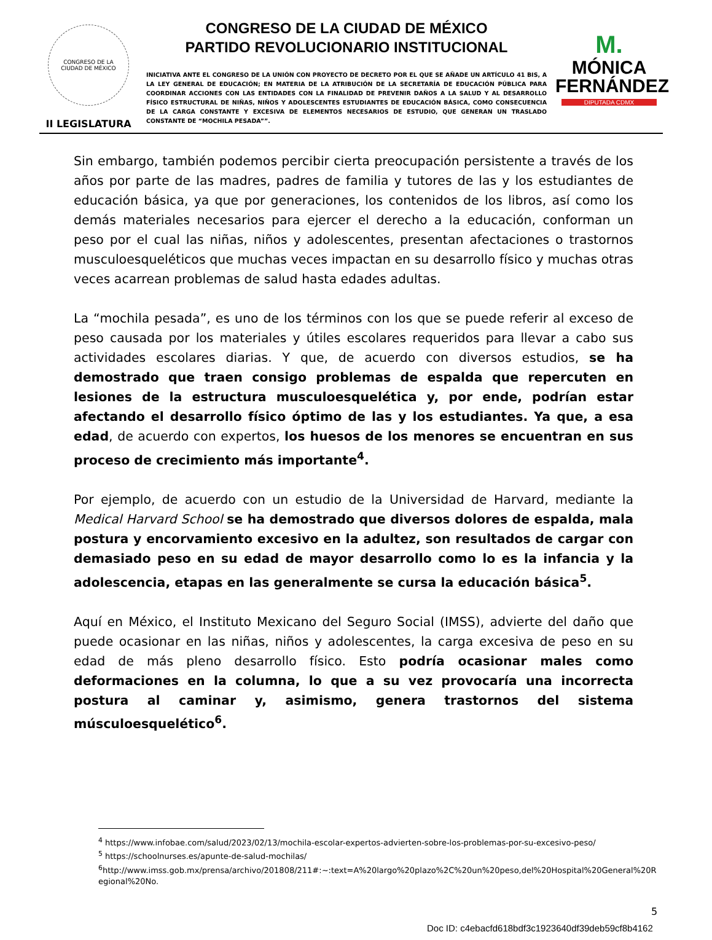CONGRESO DE LA
CIUDAD DE MÉXICO
II LEGISLATURA
CONGRESO DE LA CIUDAD DE MÉXICO
PARTIDO REVOLUCIONARIO INSTITUCIONAL
INICIATIVA ANTE EL CONGRESO DE LA UNIÓN CON PROYECTO DE DECRETO POR EL QUE SE AÑADE UN ARTÍCULO 41 BIS, A LA LEY GENERAL DE EDUCACIÓN; EN MATERIA DE LA ATRIBUCIÓN DE LA SECRETARÍA DE EDUCACIÓN PÚBLICA PARA COORDINAR ACCIONES CON LAS ENTIDADES CON LA FINALIDAD DE PREVENIR DAÑOS A LA SALUD Y AL DESARROLLO FÍSICO ESTRUCTURAL DE NIÑAS, NIÑOS Y ADOLESCENTES ESTUDIANTES DE EDUCACIÓN BÁSICA, COMO CONSECUENCIA DE LA CARGA CONSTANTE Y EXCESIVA DE ELEMENTOS NECESARIOS DE ESTUDIO, QUE GENERAN UN TRASLADO CONSTANTE DE “MOCHILA PESADA””.
M.
MÓNICA
FERNÁNDEZ
DIPUTADA CDMX
Sin embargo, también podemos percibir cierta preocupación persistente a través de los años por parte de las madres, padres de familia y tutores de las y los estudiantes de educación básica, ya que por generaciones, los contenidos de los libros, así como los demás materiales necesarios para ejercer el derecho a la educación, conforman un peso por el cual las niñas, niños y adolescentes, presentan afectaciones o trastornos musculoesqueléticos que muchas veces impactan en su desarrollo físico y muchas otras veces acarrean problemas de salud hasta edades adultas.
La “mochila pesada”, es uno de los términos con los que se puede referir al exceso de peso causada por los materiales y útiles escolares requeridos para llevar a cabo sus actividades escolares diarias. Y que, de acuerdo con diversos estudios, se ha demostrado que traen consigo problemas de espalda que repercuten en lesiones de la estructura musculoesquelética y, por ende, podrían estar afectando el desarrollo físico óptimo de las y los estudiantes. Ya que, a esa edad, de acuerdo con expertos, los huesos de los menores se encuentran en sus proceso de crecimiento más importante<sup>4</sup>.
Por ejemplo, de acuerdo con un estudio de la Universidad de Harvard, mediante la Medical Harvard School se ha demostrado que diversos dolores de espalda, mala postura y encorvamiento excesivo en la adultez, son resultados de cargar con demasiado peso en su edad de mayor desarrollo como lo es la infancia y la adolescencia, etapas en las generalmente se cursa la educación básica<sup>5</sup>.
Aquí en México, el Instituto Mexicano del Seguro Social (IMSS), advierte del daño que puede ocasionar en las niñas, niños y adolescentes, la carga excesiva de peso en su edad de más pleno desarrollo físico. Esto podría ocasionar males como deformaciones en la columna, lo que a su vez provocaría una incorrecta postura al caminar y, asimismo, genera trastornos del sistema músculoesquelético<sup>6</sup>.
<sup>4</sup> https://www.infobae.com/salud/2023/02/13/mochila-escolar-expertos-advierten-sobre-los-problemas-por-su-excesivo-peso/
<sup>5</sup> https://schoolnurses.es/apunte-de-salud-mochilas/
<sup>6</sup> http://www.imss.gob.mx/prensa/archivo/201808/211#:~:text=A%20largo%20plazo%2C%20un%20peso,del%20Hospital%20General%20Regional%20No.
5
Doc ID: c4ebacfd618bdf3c1923640df39deb59cf8b4162